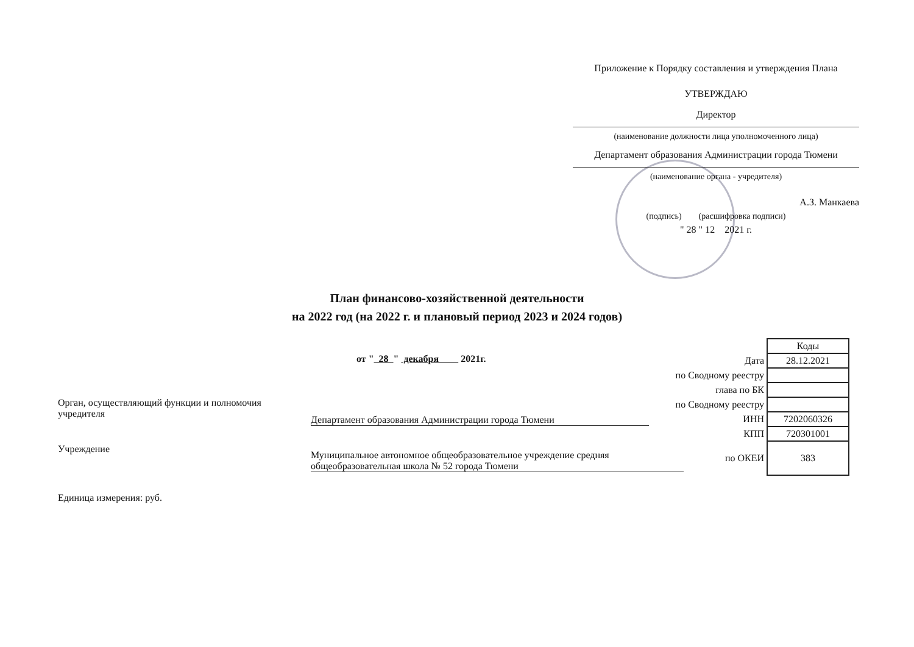Приложение к Порядку составления и утверждения Плана
УТВЕРЖДАЮ
Директор
(наименование должности лица уполномоченного лица)
Департамент образования Администрации города Тюмени
(наименование органа - учредителя)
А.З. Манкаева
(подпись) (расшифровка подписи)
" 28 " 12 2021 г.
План финансово-хозяйственной деятельности
на 2022 год (на 2022 г. и плановый период 2023 и 2024 годов)
от " 28 " декабря 2021г.
| | Коды |
| Дата | 28.12.2021 |
| по Сводному реестру | |
| глава по БК | |
| по Сводному реестру | |
| ИНН | 7202060326 |
| КПП | 720301001 |
| по ОКЕИ | 383 |
Орган, осуществляющий функции и полномочия учредителя
Департамент образования Администрации города Тюмени
Учреждение
Муниципальное автономное общеобразовательное учреждение средняя общеобразовательная школа № 52 города Тюмени
Единица измерения: руб.